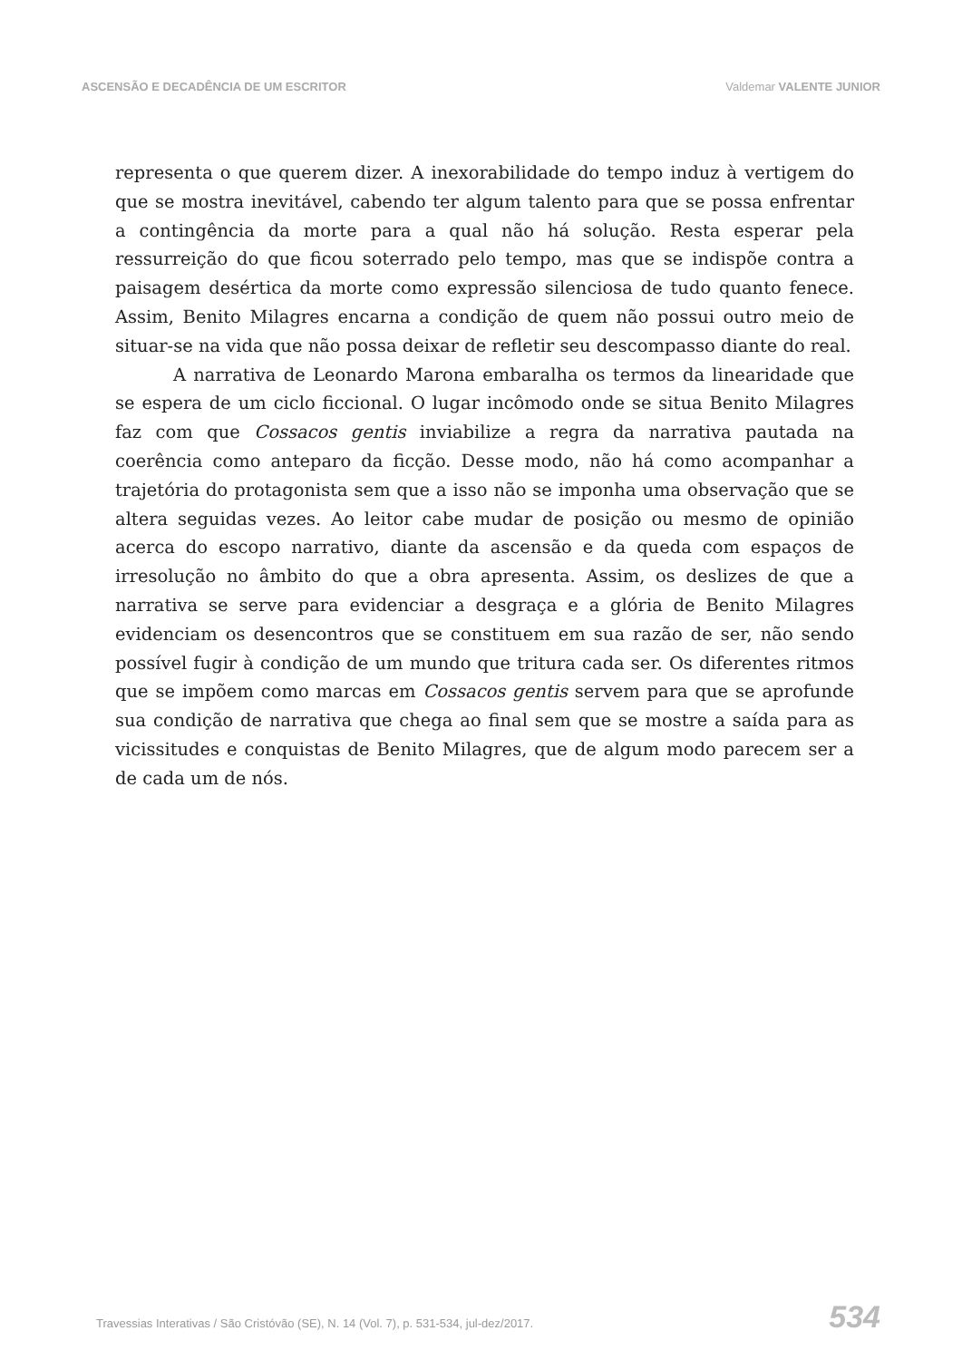ASCENSÃO E DECADÊNCIA DE UM ESCRITOR
Valdemar VALENTE JUNIOR
representa o que querem dizer. A inexorabilidade do tempo induz à vertigem do que se mostra inevitável, cabendo ter algum talento para que se possa enfrentar a contingência da morte para a qual não há solução. Resta esperar pela ressurreição do que ficou soterrado pelo tempo, mas que se indispõe contra a paisagem desértica da morte como expressão silenciosa de tudo quanto fenece. Assim, Benito Milagres encarna a condição de quem não possui outro meio de situar-se na vida que não possa deixar de refletir seu descompasso diante do real.
A narrativa de Leonardo Marona embaralha os termos da linearidade que se espera de um ciclo ficcional. O lugar incômodo onde se situa Benito Milagres faz com que Cossacos gentis inviabilize a regra da narrativa pautada na coerência como anteparo da ficção. Desse modo, não há como acompanhar a trajetória do protagonista sem que a isso não se imponha uma observação que se altera seguidas vezes. Ao leitor cabe mudar de posição ou mesmo de opinião acerca do escopo narrativo, diante da ascensão e da queda com espaços de irresolução no âmbito do que a obra apresenta. Assim, os deslizes de que a narrativa se serve para evidenciar a desgraça e a glória de Benito Milagres evidenciam os desencontros que se constituem em sua razão de ser, não sendo possível fugir à condição de um mundo que tritura cada ser. Os diferentes ritmos que se impõem como marcas em Cossacos gentis servem para que se aprofunde sua condição de narrativa que chega ao final sem que se mostre a saída para as vicissitudes e conquistas de Benito Milagres, que de algum modo parecem ser a de cada um de nós.
Travessias Interativas / São Cristóvão (SE), N. 14 (Vol. 7), p. 531-534, jul-dez/2017.
534